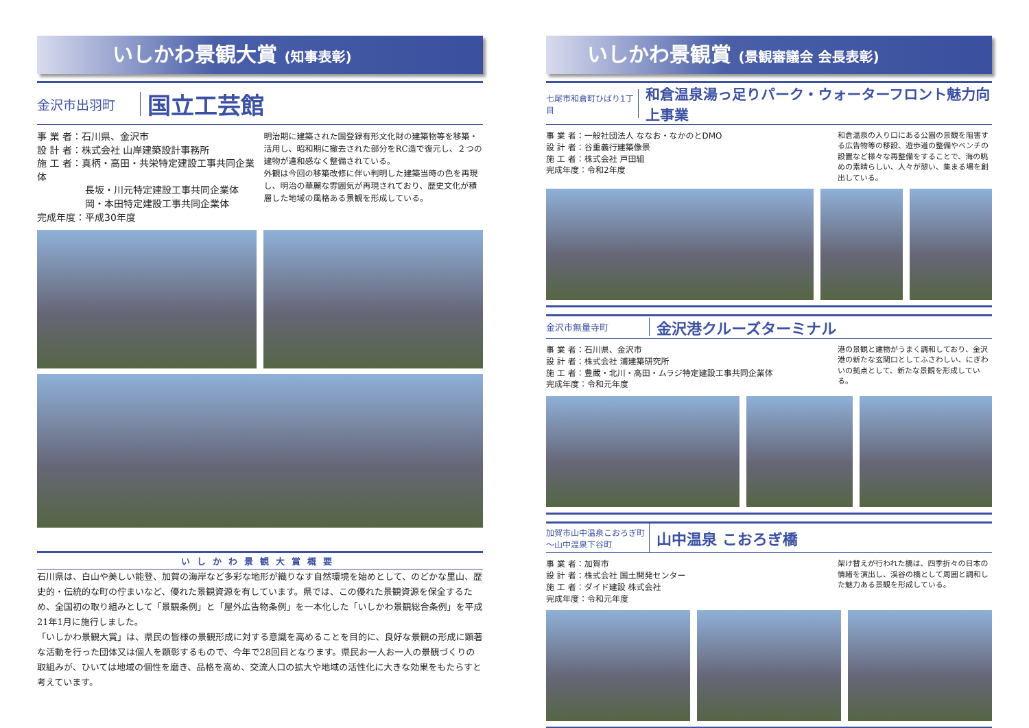いしかわ景観大賞 (知事表彰)
金沢市出羽町
国立工芸館
事 業 者：石川県、金沢市
設 計 者：株式会社 山岸建築設計事務所
施 工 者：真柄・高田・共栄特定建設工事共同企業体
　　　　　長坂・川元特定建設工事共同企業体
　　　　　岡・本田特定建設工事共同企業体
完成年度：平成30年度
明治期に建築された国登録有形文化財の建築物等を移築・活用し、昭和期に撤去された部分をRC造で復元し、２つの建物が違和感なく整備されている。
外観は今回の移築改修に伴い判明した建築当時の色を再現し、明治の華麗な雰囲気が再現されており、歴史文化が積層した地域の風格ある景観を形成している。
いしかわ景観大賞概要
石川県は、白山や美しい能登、加賀の海岸など多彩な地形が織りなす自然環境を始めとして、のどかな里山、歴史的・伝統的な町の佇まいなど、優れた景観資源を有しています。県では、この優れた景観資源を保全するため、全国初の取り組みとして「景観条例」と「屋外広告物条例」を一本化した「いしかわ景観総合条例」を平成21年1月に施行しました。
「いしかわ景観大賞」は、県民の皆様の景観形成に対する意識を高めることを目的に、良好な景観の形成に顕著な活動を行った団体又は個人を顕彰するもので、今年で28回目となります。県民お一人お一人の景観づくりの取組みが、ひいては地域の個性を磨き、品格を高め、交流人口の拡大や地域の活性化に大きな効果をもたらすと考えています。
いしかわ景観賞 (景観審議会 会長表彰)
七尾市和倉町ひばり1丁目
和倉温泉湯っ足りパーク・ウォーターフロント魅力向上事業
事 業 者：一般社団法人 ななお・なかのとDMO
設 計 者：谷重義行建築像景
施 工 者：株式会社 戸田組
完成年度：令和2年度
和倉温泉の入り口にある公園の景観を阻害する広告物等の移設、遊歩道の整備やベンチの設置など様々な再整備をすることで、海の眺めの素晴らしい、人々が憩い、集まる場を創出している。
金沢市無量寺町
金沢港クルーズターミナル
事 業 者：石川県、金沢市
設 計 者：株式会社 浦建築研究所
施 工 者：豊蔵・北川・高田・ムラジ特定建設工事共同企業体
完成年度：令和元年度
港の景観と建物がうまく調和しており、金沢港の新たな玄関口としてふさわしい、にぎわいの拠点として、新たな景観を形成している。
加賀市山中温泉こおろぎ町
～山中温泉下谷町
山中温泉 こおろぎ橋
事 業 者：加賀市
設 計 者：株式会社 国土開発センター
施 工 者：ダイド建設 株式会社
完成年度：令和元年度
架け替えが行われた橋は、四季折々の日本の情緒を演出し、渓谷の橋として周囲と調和した魅力ある景観を形成している。